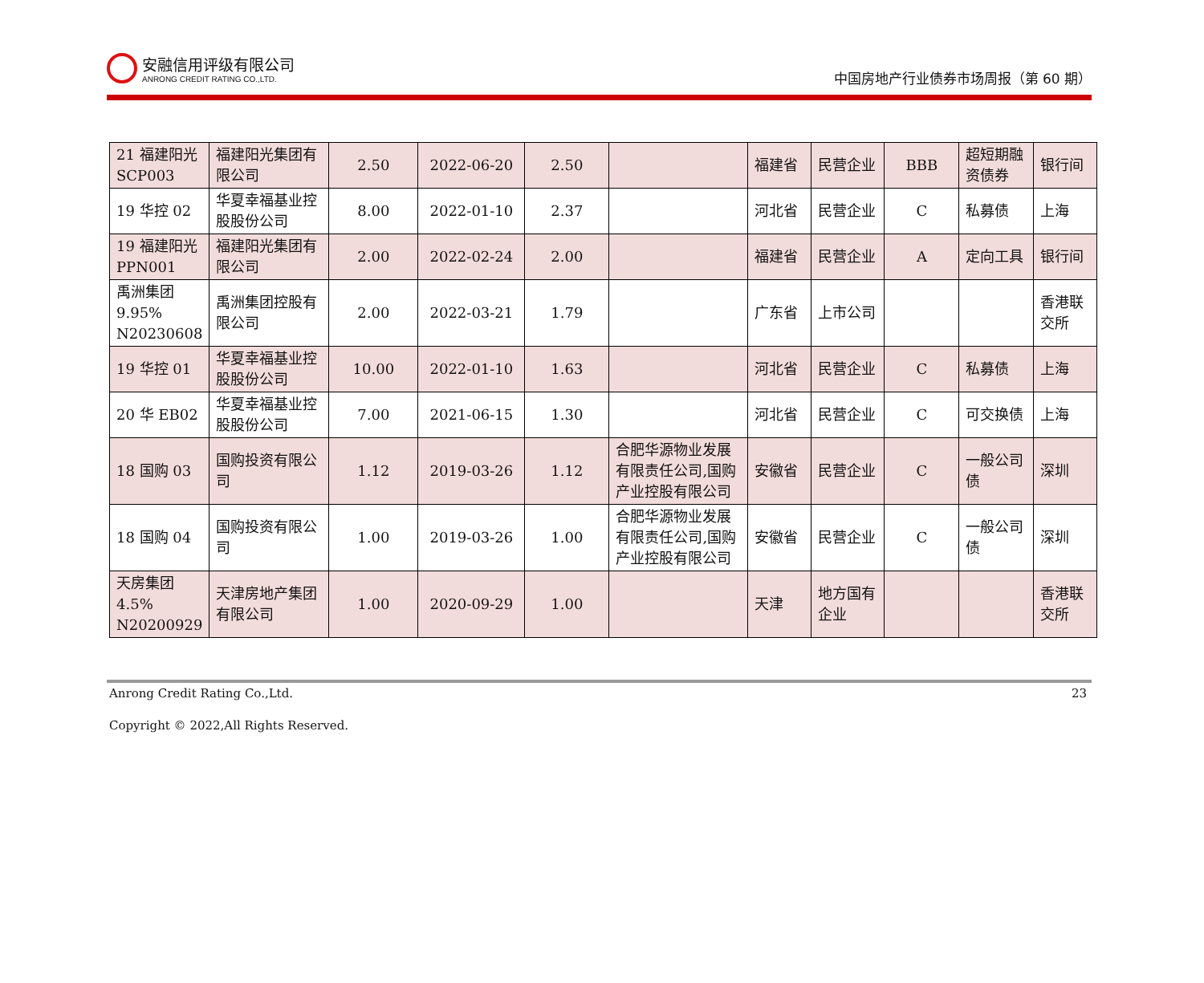安融信用评级有限公司
ANRONG CREDIT RATING CO.,LTD.
中国房地产行业债券市场周报（第 60 期）
| 21 福建阳光 SCP003 | 福建阳光集团有限公司 | 2.50 | 2022-06-20 | 2.50 | | 福建省 | 民营企业 | BBB | 超短期融资债券 | 银行间 |
| 19 华控 02 | 华夏幸福基业控股股份公司 | 8.00 | 2022-01-10 | 2.37 | | 河北省 | 民营企业 | C | 私募债 | 上海 |
| 19 福建阳光 PPN001 | 福建阳光集团有限公司 | 2.00 | 2022-02-24 | 2.00 | | 福建省 | 民营企业 | A | 定向工具 | 银行间 |
| 禹洲集团 9.95% N20230608 | 禹洲集团控股有限公司 | 2.00 | 2022-03-21 | 1.79 | | 广东省 | 上市公司 | | | 香港联交所 |
| 19 华控 01 | 华夏幸福基业控股股份公司 | 10.00 | 2022-01-10 | 1.63 | | 河北省 | 民营企业 | C | 私募债 | 上海 |
| 20 华 EB02 | 华夏幸福基业控股股份公司 | 7.00 | 2021-06-15 | 1.30 | | 河北省 | 民营企业 | C | 可交换债 | 上海 |
| 18 国购 03 | 国购投资有限公司 | 1.12 | 2019-03-26 | 1.12 | 合肥华源物业发展有限责任公司,国购产业控股有限公司 | 安徽省 | 民营企业 | C | 一般公司债 | 深圳 |
| 18 国购 04 | 国购投资有限公司 | 1.00 | 2019-03-26 | 1.00 | 合肥华源物业发展有限责任公司,国购产业控股有限公司 | 安徽省 | 民营企业 | C | 一般公司债 | 深圳 |
| 天房集团 4.5% N20200929 | 天津房地产集团有限公司 | 1.00 | 2020-09-29 | 1.00 | | 天津 | 地方国有企业 | | | 香港联交所 |
Anrong Credit Rating Co.,Ltd. 23
Copyright © 2022,All Rights Reserved.